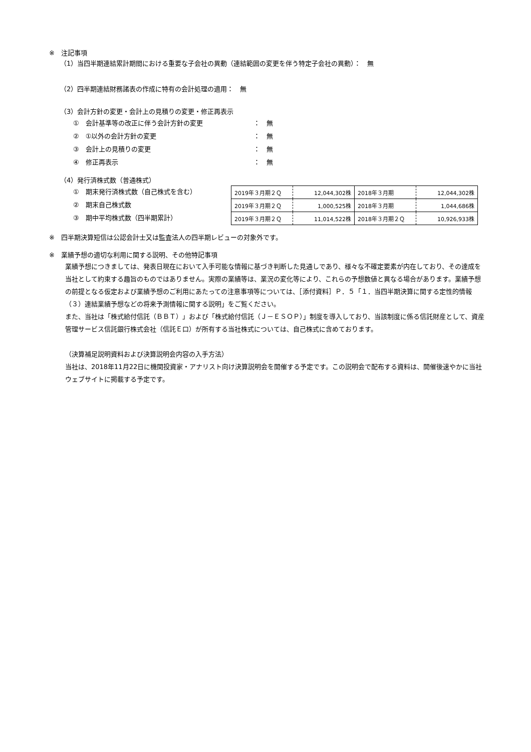※　注記事項
（1）当四半期連結累計期間における重要な子会社の異動（連結範囲の変更を伴う特定子会社の異動）：　無
（2）四半期連結財務諸表の作成に特有の会計処理の適用：　無
（3）会計方針の変更・会計上の見積りの変更・修正再表示
①　会計基準等の改正に伴う会計方針の変更 ：　無
②　①以外の会計方針の変更 ：　無
③　会計上の見積りの変更 ：　無
④　修正再表示 ：　無
（4）発行済株式数（普通株式）
①　期末発行済株式数（自己株式を含む）
②　期末自己株式数
③　期中平均株式数（四半期累計）
| 2019年３月期２Ｑ | 12,044,302株 | 2018年３月期 | 12,044,302株 |
| 2019年３月期２Ｑ | 1,000,525株 | 2018年３月期 | 1,044,686株 |
| 2019年３月期２Ｑ | 11,014,522株 | 2018年３月期２Ｑ | 10,926,933株 |
※　四半期決算短信は公認会計士又は監査法人の四半期レビューの対象外です。
※　業績予想の適切な利用に関する説明、その他特記事項
業績予想につきましては、発表日現在において入手可能な情報に基づき判断した見通しであり、様々な不確定要素が内在しており、その達成を当社として約束する趣旨のものではありません。実際の業績等は、業況の変化等により、これらの予想数値と異なる場合があります。業績予想の前提となる仮定および業績予想のご利用にあたっての注意事項等については、［添付資料］Ｐ．５「１．当四半期決算に関する定性的情報（３）連結業績予想などの将来予測情報に関する説明」をご覧ください。
また、当社は「株式給付信託（ＢＢＴ）」および「株式給付信託（Ｊ－ＥＳＯＰ）」制度を導入しており、当該制度に係る信託財産として、資産管理サービス信託銀行株式会社（信託Ｅ口）が所有する当社株式については、自己株式に含めております。
（決算補足説明資料および決算説明会内容の入手方法）
当社は、2018年11月22日に機関投資家・アナリスト向け決算説明会を開催する予定です。この説明会で配布する資料は、開催後速やかに当社ウェブサイトに掲載する予定です。